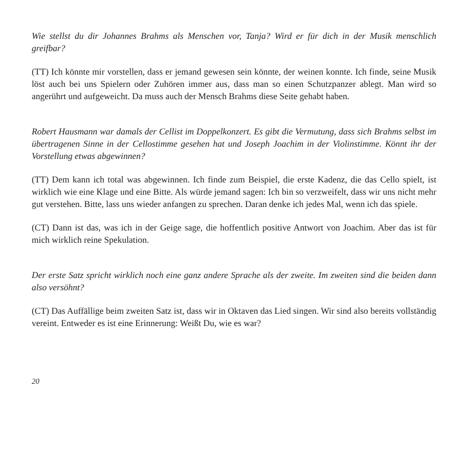Wie stellst du dir Johannes Brahms als Menschen vor, Tanja? Wird er für dich in der Musik menschlich greifbar?
(TT) Ich könnte mir vorstellen, dass er jemand gewesen sein könnte, der weinen konnte. Ich finde, seine Musik löst auch bei uns Spielern oder Zuhören immer aus, dass man so einen Schutzpanzer ablegt. Man wird so angerührt und aufgeweicht. Da muss auch der Mensch Brahms diese Seite gehabt haben.
Robert Hausmann war damals der Cellist im Doppelkonzert. Es gibt die Vermutung, dass sich Brahms selbst im übertragenen Sinne in der Cellostimme gesehen hat und Joseph Joachim in der Violinstimme. Könnt ihr der Vorstellung etwas abgewinnen?
(TT) Dem kann ich total was abgewinnen. Ich finde zum Beispiel, die erste Kadenz, die das Cello spielt, ist wirklich wie eine Klage und eine Bitte. Als würde jemand sagen: Ich bin so verzweifelt, dass wir uns nicht mehr gut verstehen. Bitte, lass uns wieder anfangen zu sprechen. Daran denke ich jedes Mal, wenn ich das spiele.
(CT) Dann ist das, was ich in der Geige sage, die hoffentlich positive Antwort von Joachim. Aber das ist für mich wirklich reine Spekulation.
Der erste Satz spricht wirklich noch eine ganz andere Sprache als der zweite. Im zweiten sind die beiden dann also versöhnt?
(CT) Das Auffällige beim zweiten Satz ist, dass wir in Oktaven das Lied singen. Wir sind also bereits vollständig vereint. Entweder es ist eine Erinnerung: Weißt Du, wie es war?
20